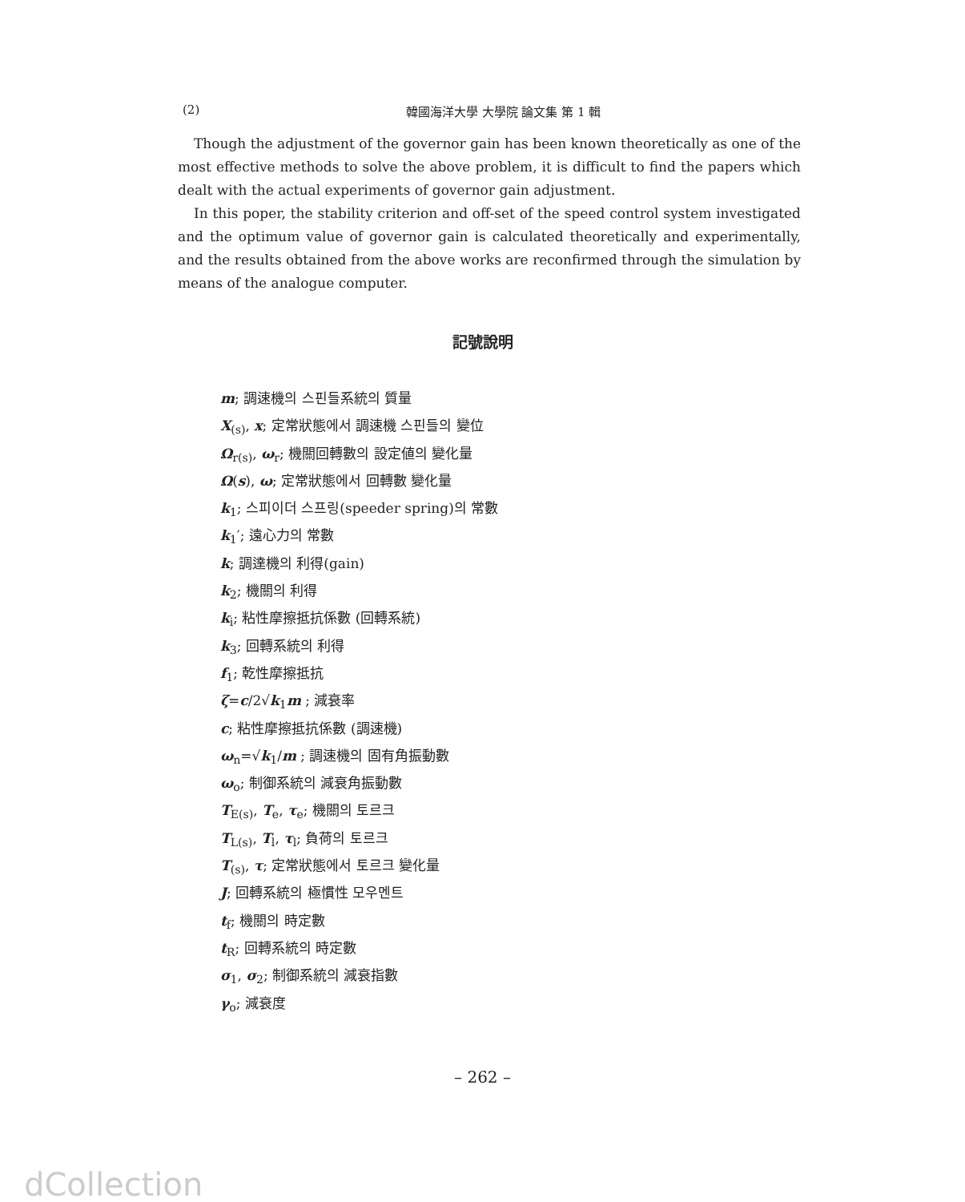(2) 韓國海洋大學 大學院 論文集 第 1 輯
Though the adjustment of the governor gain has been known theoretically as one of the most effective methods to solve the above problem, it is difficult to find the papers which dealt with the actual experiments of governor gain adjustment.
In this poper, the stability criterion and off-set of the speed control system investigated and the optimum value of governor gain is calculated theoretically and experimentally, and the results obtained from the above works are reconfirmed through the simulation by means of the analogue computer.
記號說明
m; 調速機의 스핀들系統의 質量
X<sub>(s)</sub>, x; 定常狀態에서 調速機 스핀들의 變位
Ω<sub>r(s)</sub>, ω<sub>r</sub>; 機關回轉數의 設定値의 變化量
Ω(s), ω; 定常狀態에서 回轉數 變化量
k<sub>1</sub>; 스피이더 스프링(speeder spring)의 常數
k<sub>1</sub>′; 遠心力의 常數
k; 調達機의 利得(gain)
k<sub>2</sub>; 機關의 利得
k<sub>i</sub>; 粘性摩擦抵抗係數 (回轉系統)
k<sub>3</sub>; 回轉系統의 利得
f<sub>1</sub>; 乾性摩擦抵抗
ζ=c/2√k<sub>1</sub>m ; 減衰率
c; 粘性摩擦抵抗係數 (調速機)
ω<sub>n</sub>=√k<sub>1</sub>/m ; 調速機의 固有角振動數
ω<sub>o</sub>; 制御系統의 減衰角振動數
T<sub>E(s)</sub>, T<sub>e</sub>, τ<sub>e</sub>; 機關의 토르크
T<sub>L(s)</sub>, T<sub>l</sub>, τ<sub>l</sub>; 負荷의 토르크
T<sub>(s)</sub>, τ; 定常狀態에서 토르크 變化量
J; 回轉系統의 極慣性 모우멘트
t<sub>f</sub>; 機關의 時定數
t<sub>R</sub>; 回轉系統의 時定數
σ<sub>1</sub>, σ<sub>2</sub>; 制御系統의 減衰指數
γ<sub>o</sub>; 減衰度
– 262 –
dCollection